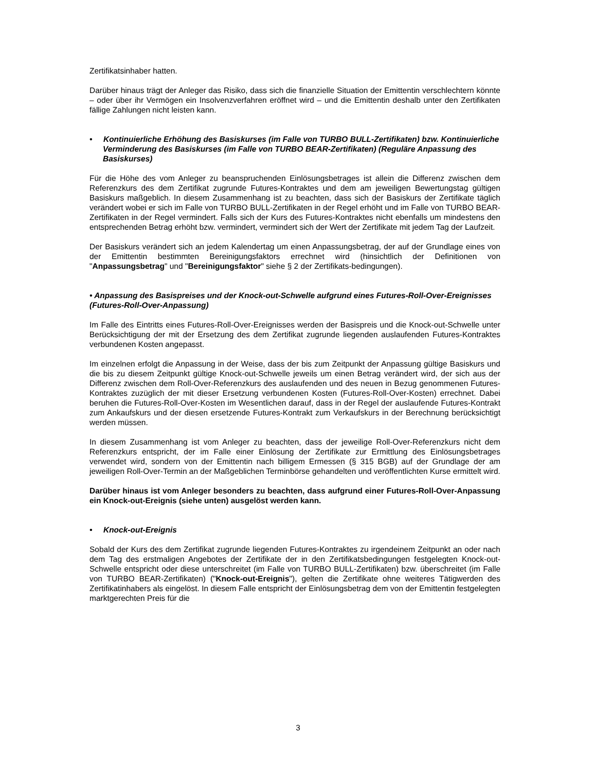Zertifikatsinhaber hatten.
Darüber hinaus trägt der Anleger das Risiko, dass sich die finanzielle Situation der Emittentin verschlechtern könnte – oder über ihr Vermögen ein Insolvenzverfahren eröffnet wird – und die Emittentin deshalb unter den Zertifikaten fällige Zahlungen nicht leisten kann.
• Kontinuierliche Erhöhung des Basiskurses (im Falle von TURBO BULL-Zertifikaten) bzw. Kontinuierliche Verminderung des Basiskurses (im Falle von TURBO BEAR-Zertifikaten) (Reguläre Anpassung des Basiskurses)
Für die Höhe des vom Anleger zu beanspruchenden Einlösungsbetrages ist allein die Differenz zwischen dem Referenzkurs des dem Zertifikat zugrunde Futures-Kontraktes und dem am jeweiligen Bewertungstag gültigen Basiskurs maßgeblich. In diesem Zusammenhang ist zu beachten, dass sich der Basiskurs der Zertifikate täglich verändert wobei er sich im Falle von TURBO BULL-Zertifikaten in der Regel erhöht und im Falle von TURBO BEAR-Zertifikaten in der Regel vermindert. Falls sich der Kurs des Futures-Kontraktes nicht ebenfalls um mindestens den entsprechenden Betrag erhöht bzw. vermindert, vermindert sich der Wert der Zertifikate mit jedem Tag der Laufzeit.
Der Basiskurs verändert sich an jedem Kalendertag um einen Anpassungsbetrag, der auf der Grundlage eines von der Emittentin bestimmten Bereinigungsfaktors errechnet wird (hinsichtlich der Definitionen von "Anpassungsbetrag" und "Bereinigungsfaktor" siehe § 2 der Zertifikats-bedingungen).
• Anpassung des Basispreises und der Knock-out-Schwelle aufgrund eines Futures-Roll-Over-Ereignisses (Futures-Roll-Over-Anpassung)
Im Falle des Eintritts eines Futures-Roll-Over-Ereignisses werden der Basispreis und die Knock-out-Schwelle unter Berücksichtigung der mit der Ersetzung des dem Zertifikat zugrunde liegenden auslaufenden Futures-Kontraktes verbundenen Kosten angepasst.
Im einzelnen erfolgt die Anpassung in der Weise, dass der bis zum Zeitpunkt der Anpassung gültige Basiskurs und die bis zu diesem Zeitpunkt gültige Knock-out-Schwelle jeweils um einen Betrag verändert wird, der sich aus der Differenz zwischen dem Roll-Over-Referenzkurs des auslaufenden und des neuen in Bezug genommenen Futures-Kontraktes zuzüglich der mit dieser Ersetzung verbundenen Kosten (Futures-Roll-Over-Kosten) errechnet. Dabei beruhen die Futures-Roll-Over-Kosten im Wesentlichen darauf, dass in der Regel der auslaufende Futures-Kontrakt zum Ankaufskurs und der diesen ersetzende Futures-Kontrakt zum Verkaufskurs in der Berechnung berücksichtigt werden müssen.
In diesem Zusammenhang ist vom Anleger zu beachten, dass der jeweilige Roll-Over-Referenzkurs nicht dem Referenzkurs entspricht, der im Falle einer Einlösung der Zertifikate zur Ermittlung des Einlösungsbetrages verwendet wird, sondern von der Emittentin nach billigem Ermessen (§ 315 BGB) auf der Grundlage der am jeweiligen Roll-Over-Termin an der Maßgeblichen Terminbörse gehandelten und veröffentlichten Kurse ermittelt wird.
Darüber hinaus ist vom Anleger besonders zu beachten, dass aufgrund einer Futures-Roll-Over-Anpassung ein Knock-out-Ereignis (siehe unten) ausgelöst werden kann.
• Knock-out-Ereignis
Sobald der Kurs des dem Zertifikat zugrunde liegenden Futures-Kontraktes zu irgendeinem Zeitpunkt an oder nach dem Tag des erstmaligen Angebotes der Zertifikate der in den Zertifikatsbedingungen festgelegten Knock-out-Schwelle entspricht oder diese unterschreitet (im Falle von TURBO BULL-Zertifikaten) bzw. überschreitet (im Falle von TURBO BEAR-Zertifikaten) ("Knock-out-Ereignis"), gelten die Zertifikate ohne weiteres Tätigwerden des Zertifikatinhabers als eingelöst. In diesem Falle entspricht der Einlösungsbetrag dem von der Emittentin festgelegten marktgerechten Preis für die
3